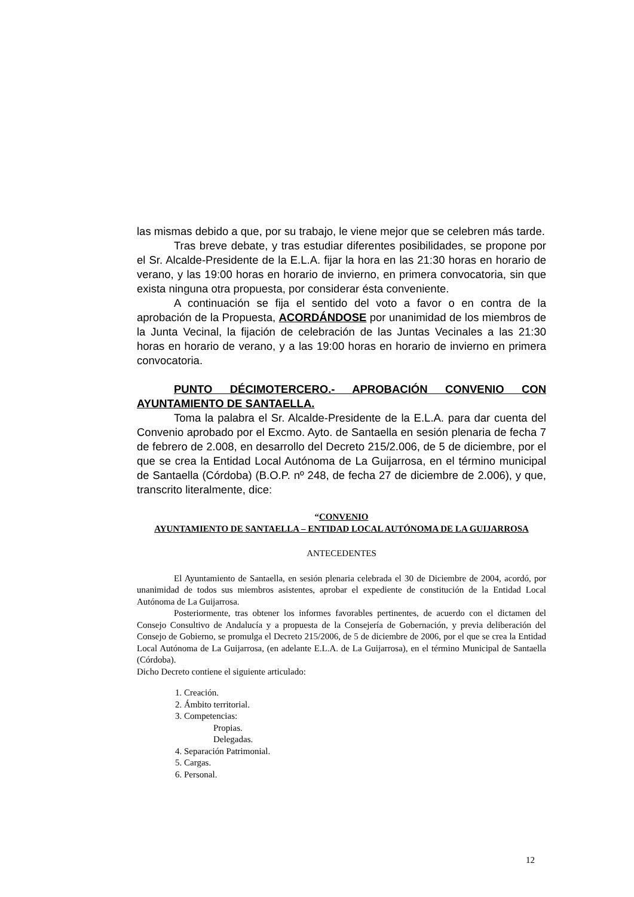las mismas debido a que, por su trabajo, le viene mejor que se celebren más tarde.
Tras breve debate, y tras estudiar diferentes posibilidades, se propone por el Sr. Alcalde-Presidente de la E.L.A. fijar la hora en las 21:30 horas en horario de verano, y las 19:00 horas en horario de invierno, en primera convocatoria, sin que exista ninguna otra propuesta, por considerar ésta conveniente.
A continuación se fija el sentido del voto a favor o en contra de la aprobación de la Propuesta, ACORDÁNDOSE por unanimidad de los miembros de la Junta Vecinal, la fijación de celebración de las Juntas Vecinales a las 21:30 horas en horario de verano, y a las 19:00 horas en horario de invierno en primera convocatoria.
PUNTO DÉCIMOTERCERO.- APROBACIÓN CONVENIO CON AYUNTAMIENTO DE SANTAELLA.
Toma la palabra el Sr. Alcalde-Presidente de la E.L.A. para dar cuenta del Convenio aprobado por el Excmo. Ayto. de Santaella en sesión plenaria de fecha 7 de febrero de 2.008, en desarrollo del Decreto 215/2.006, de 5 de diciembre, por el que se crea la Entidad Local Autónoma de La Guijarrosa, en el término municipal de Santaella (Córdoba) (B.O.P. nº 248, de fecha 27 de diciembre de 2.006), y que, transcrito literalmente, dice:
“CONVENIO
AYUNTAMIENTO DE SANTAELLA – ENTIDAD LOCAL AUTÓNOMA DE LA GUIJARROSA
ANTECEDENTES
El Ayuntamiento de Santaella, en sesión plenaria celebrada el 30 de Diciembre de 2004, acordó, por unanimidad de todos sus miembros asistentes, aprobar el expediente de constitución de la Entidad Local Autónoma de La Guijarrosa.
Posteriormente, tras obtener los informes favorables pertinentes, de acuerdo con el dictamen del Consejo Consultivo de Andalucía y a propuesta de la Consejería de Gobernación, y previa deliberación del Consejo de Gobierno, se promulga el Decreto 215/2006, de 5 de diciembre de 2006, por el que se crea la Entidad Local Autónoma de La Guijarrosa, (en adelante E.L.A. de La Guijarrosa), en el término Municipal de Santaella (Córdoba).
Dicho Decreto contiene el siguiente articulado:
1. Creación.
2. Ámbito territorial.
3. Competencias:
Propias.
Delegadas.
4. Separación Patrimonial.
5. Cargas.
6. Personal.
12